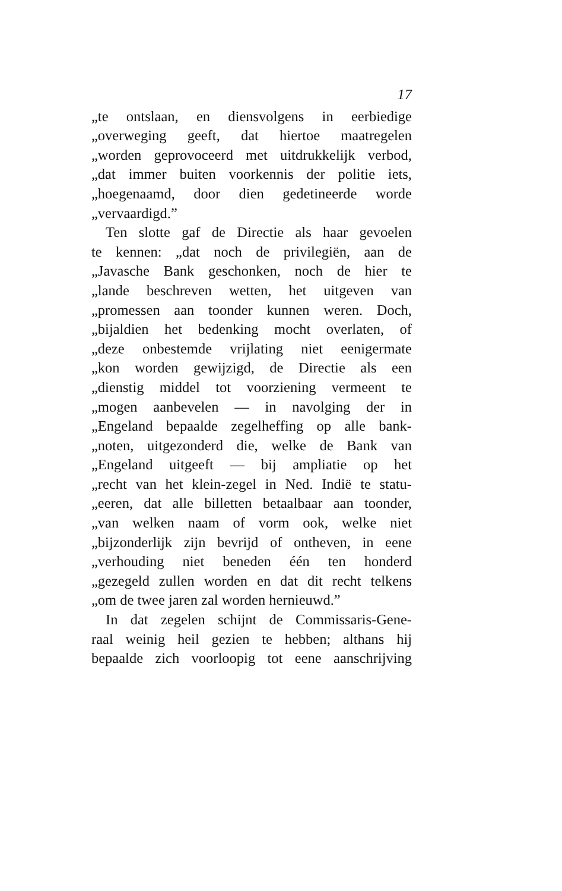17
„te ontslaan, en diensvolgens in eerbiedige
„overweging geeft, dat hiertoe maatregelen
„worden geprovoceerd met uitdrukkelijk verbod,
„dat immer buiten voorkennis der politie iets,
„hoegenaamd, door dien gedetineerde worde
„vervaardigd.”
Ten slotte gaf de Directie als haar gevoelen
te kennen: „dat noch de privilegiën, aan de
„Javasche Bank geschonken, noch de hier te
„lande beschreven wetten, het uitgeven van
„promessen aan toonder kunnen weren. Doch,
„bijaldien het bedenking mocht overlaten, of
„deze onbestemde vrijlating niet eenigermate
„kon worden gewijzigd, de Directie als een
„dienstig middel tot voorziening vermeent te
„mogen aanbevelen — in navolging der in
„Engeland bepaalde zegelheffing op alle bank-
„noten, uitgezonderd die, welke de Bank van
„Engeland uitgeeft — bij ampliatie op het
„recht van het klein-zegel in Ned. Indië te statu-
„eeren, dat alle billetten betaalbaar aan toonder,
„van welken naam of vorm ook, welke niet
„bijzonderlijk zijn bevrijd of ontheven, in eene
„verhouding niet beneden één ten honderd
„gezegeld zullen worden en dat dit recht telkens
„om de twee jaren zal worden hernieuwd.”
In dat zegelen schijnt de Commissaris-Gene-
raal weinig heil gezien te hebben; althans hij
bepaalde zich voorloopig tot eene aanschrijving